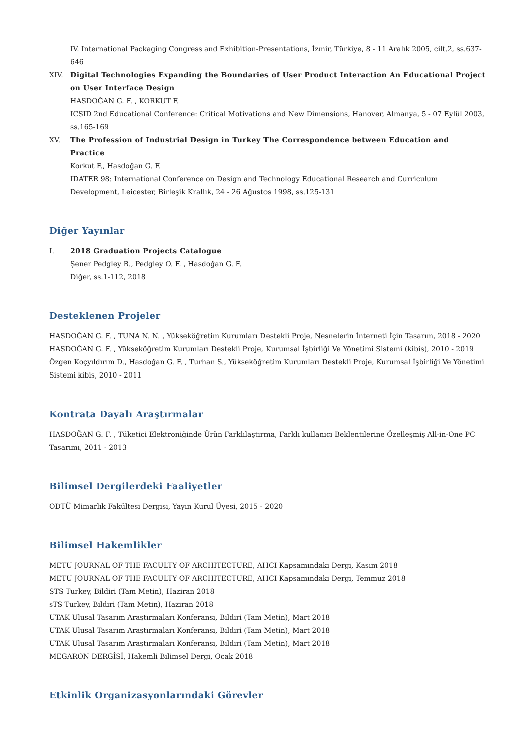IV. International Packaging Congress and Exhibition-Presentations, İzmir, Türkiye, 8 - 11 Aralık 2005, cilt.2, ss.637-646
XIV. Digital Technologies Expanding the Boundaries of User Product Interaction An Educational Project on User Interface Design
HASDOĞAN G. F. , KORKUT F.
ICSID 2nd Educational Conference: Critical Motivations and New Dimensions, Hanover, Almanya, 5 - 07 Eylül 2003, ss.165-169
XV. The Profession of Industrial Design in Turkey The Correspondence between Education and Practice
Korkut F., Hasdoğan G. F.
IDATER 98: International Conference on Design and Technology Educational Research and Curriculum Development, Leicester, Birleşik Krallık, 24 - 26 Ağustos 1998, ss.125-131
Diğer Yayınlar
I. 2018 Graduation Projects Catalogue
Şener Pedgley B., Pedgley O. F. , Hasdoğan G. F.
Diğer, ss.1-112, 2018
Desteklenen Projeler
HASDOĞAN G. F. , TUNA N. N. , Yükseköğretim Kurumları Destekli Proje, Nesnelerin İnterneti İçin Tasarım, 2018 - 2020
HASDOĞAN G. F. , Yükseköğretim Kurumları Destekli Proje, Kurumsal İşbirliği Ve Yönetimi Sistemi (kibis), 2010 - 2019
Özgen Koçyıldırım D., Hasdoğan G. F. , Turhan S., Yükseköğretim Kurumları Destekli Proje, Kurumsal İşbirliği Ve Yönetimi Sistemi kibis, 2010 - 2011
Kontrata Dayalı Araştırmalar
HASDOĞAN G. F. , Tüketici Elektroniğinde Ürün Farklılaştırma, Farklı kullanıcı Beklentilerine Özelleşmiş All-in-One PC Tasarımı, 2011 - 2013
Bilimsel Dergilerdeki Faaliyetler
ODTÜ Mimarlık Fakültesi Dergisi, Yayın Kurul Üyesi, 2015 - 2020
Bilimsel Hakemlikler
METU JOURNAL OF THE FACULTY OF ARCHITECTURE, AHCI Kapsamındaki Dergi, Kasım 2018
METU JOURNAL OF THE FACULTY OF ARCHITECTURE, AHCI Kapsamındaki Dergi, Temmuz 2018
STS Turkey, Bildiri (Tam Metin), Haziran 2018
sTS Turkey, Bildiri (Tam Metin), Haziran 2018
UTAK Ulusal Tasarım Araştırmaları Konferansı, Bildiri (Tam Metin), Mart 2018
UTAK Ulusal Tasarım Araştırmaları Konferansı, Bildiri (Tam Metin), Mart 2018
UTAK Ulusal Tasarım Araştırmaları Konferansı, Bildiri (Tam Metin), Mart 2018
MEGARON DERGİSİ, Hakemli Bilimsel Dergi, Ocak 2018
Etkinlik Organizasyonlarındaki Görevler